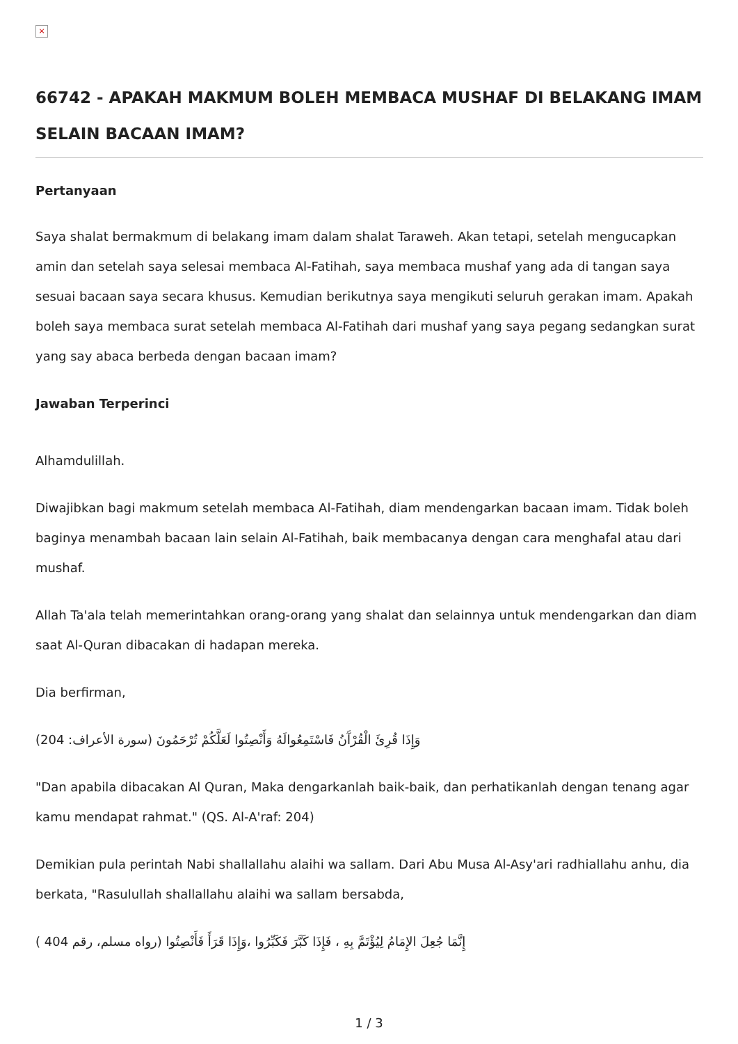×
66742 - APAKAH MAKMUM BOLEH MEMBACA MUSHAF DI BELAKANG IMAM SELAIN BACAAN IMAM?
Pertanyaan
Saya shalat bermakmum di belakang imam dalam shalat Taraweh. Akan tetapi, setelah mengucapkan amin dan setelah saya selesai membaca Al-Fatihah, saya membaca mushaf yang ada di tangan saya sesuai bacaan saya secara khusus. Kemudian berikutnya saya mengikuti seluruh gerakan imam. Apakah boleh saya membaca surat setelah membaca Al-Fatihah dari mushaf yang saya pegang sedangkan surat yang say abaca berbeda dengan bacaan imam?
Jawaban Terperinci
Alhamdulillah.
Diwajibkan bagi makmum setelah membaca Al-Fatihah, diam mendengarkan bacaan imam. Tidak boleh baginya menambah bacaan lain selain Al-Fatihah, baik membacanya dengan cara menghafal atau dari mushaf.
Allah Ta'ala telah memerintahkan orang-orang yang shalat dan selainnya untuk mendengarkan dan diam saat Al-Quran dibacakan di hadapan mereka.
Dia berfirman,
(وَإِذَا قُرِئَ الْقُرْآَنُ فَاسْتَمِعُوالَهُ وَأَنْصِتُوا لَعَلَّكُمْ تُرْحَمُونَ (سورة الأعراف: 204
"Dan apabila dibacakan Al Quran, Maka dengarkanlah baik-baik, dan perhatikanlah dengan tenang agar kamu mendapat rahmat." (QS. Al-A'raf: 204)
Demikian pula perintah Nabi shallallahu alaihi wa sallam. Dari Abu Musa Al-Asy'ari radhiallahu anhu, dia berkata, "Rasulullah shallallahu alaihi wa sallam bersabda,
( إِنَّمَا جُعِلَ الإِمَامُ لِيُؤْتَمَّ بِهِ ، فَإِذَا كَبَّرَ فَكَبِّرُوا ،وَإِذَا قَرَأَ فَأَنْصِتُوا (رواه مسلم، رقم 404
1 / 3